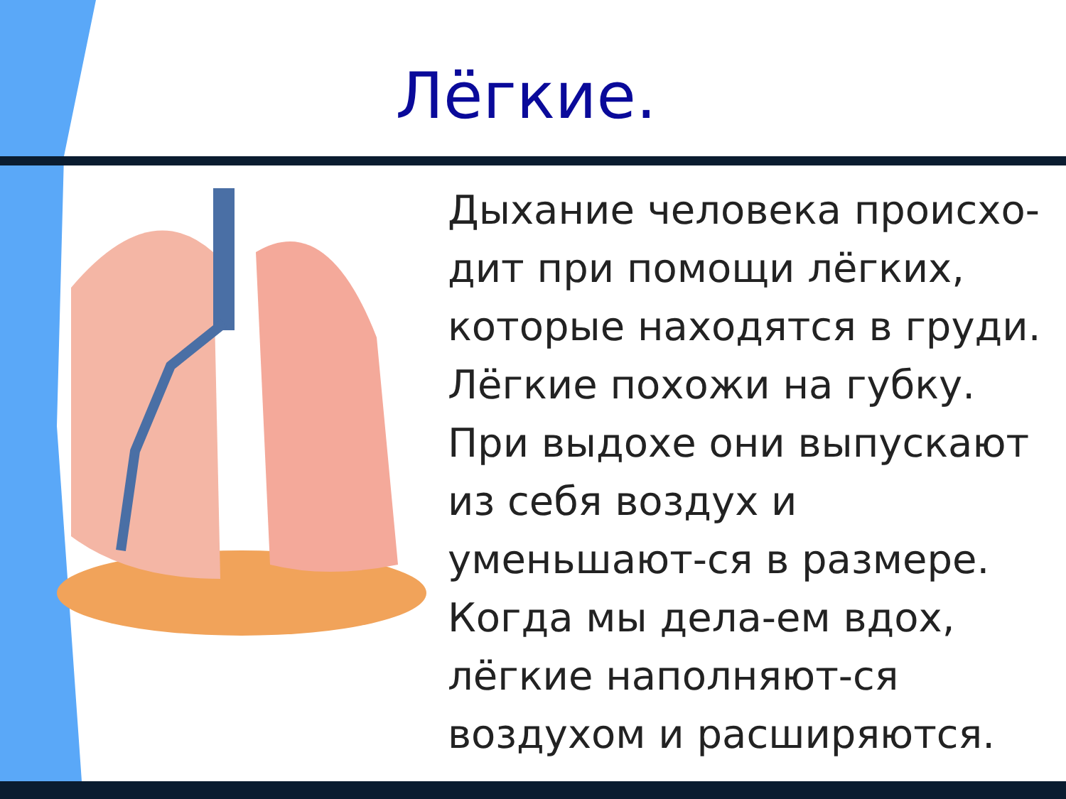Лёгкие.
Дыхание человека происхо-дит при помощи лёгких, которые находятся в груди. Лёгкие похожи на губку. При выдохе они выпускают из себя воздух и уменьшают-ся в размере. Когда мы дела-ем вдох, лёгкие наполняют-ся воздухом и расширяются.